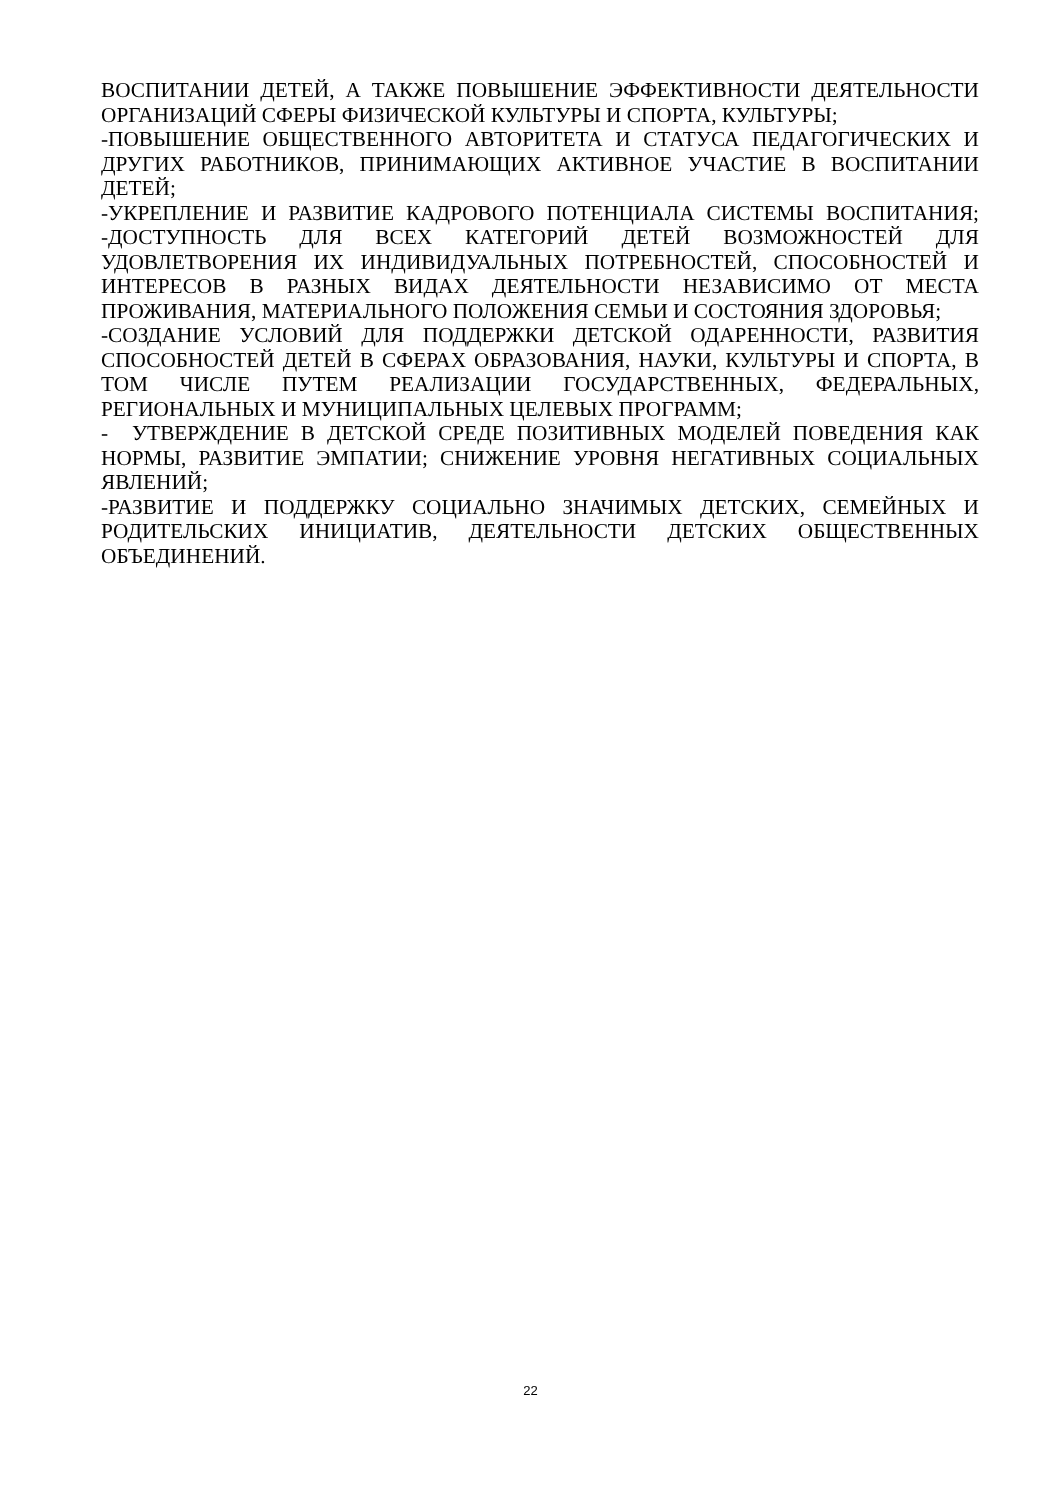ВОСПИТАНИИ ДЕТЕЙ, А ТАКЖЕ ПОВЫШЕНИЕ ЭФФЕКТИВНОСТИ ДЕЯТЕЛЬНОСТИ ОРГАНИЗАЦИЙ СФЕРЫ ФИЗИЧЕСКОЙ КУЛЬТУРЫ И СПОРТА, КУЛЬТУРЫ;
-ПОВЫШЕНИЕ ОБЩЕСТВЕННОГО АВТОРИТЕТА И СТАТУСА ПЕДАГОГИЧЕСКИХ И ДРУГИХ РАБОТНИКОВ, ПРИНИМАЮЩИХ АКТИВНОЕ УЧАСТИЕ В ВОСПИТАНИИ ДЕТЕЙ;
-УКРЕПЛЕНИЕ И РАЗВИТИЕ КАДРОВОГО ПОТЕНЦИАЛА СИСТЕМЫ ВОСПИТАНИЯ; -ДОСТУПНОСТЬ ДЛЯ ВСЕХ КАТЕГОРИЙ ДЕТЕЙ ВОЗМОЖНОСТЕЙ ДЛЯ УДОВЛЕТВОРЕНИЯ ИХ ИНДИВИДУАЛЬНЫХ ПОТРЕБНОСТЕЙ, СПОСОБНОСТЕЙ И ИНТЕРЕСОВ В РАЗНЫХ ВИДАХ ДЕЯТЕЛЬНОСТИ НЕЗАВИСИМО ОТ МЕСТА ПРОЖИВАНИЯ, МАТЕРИАЛЬНОГО ПОЛОЖЕНИЯ СЕМЬИ И СОСТОЯНИЯ ЗДОРОВЬЯ;
-СОЗДАНИЕ УСЛОВИЙ ДЛЯ ПОДДЕРЖКИ ДЕТСКОЙ ОДАРЕННОСТИ, РАЗВИТИЯ СПОСОБНОСТЕЙ ДЕТЕЙ В СФЕРАХ ОБРАЗОВАНИЯ, НАУКИ, КУЛЬТУРЫ И СПОРТА, В ТОМ ЧИСЛЕ ПУТЕМ РЕАЛИЗАЦИИ ГОСУДАРСТВЕННЫХ, ФЕДЕРАЛЬНЫХ, РЕГИОНАЛЬНЫХ И МУНИЦИПАЛЬНЫХ ЦЕЛЕВЫХ ПРОГРАММ;
- УТВЕРЖДЕНИЕ В ДЕТСКОЙ СРЕДЕ ПОЗИТИВНЫХ МОДЕЛЕЙ ПОВЕДЕНИЯ КАК НОРМЫ, РАЗВИТИЕ ЭМПАТИИ; СНИЖЕНИЕ УРОВНЯ НЕГАТИВНЫХ СОЦИАЛЬНЫХ ЯВЛЕНИЙ;
-РАЗВИТИЕ И ПОДДЕРЖКУ СОЦИАЛЬНО ЗНАЧИМЫХ ДЕТСКИХ, СЕМЕЙНЫХ И РОДИТЕЛЬСКИХ ИНИЦИАТИВ, ДЕЯТЕЛЬНОСТИ ДЕТСКИХ ОБЩЕСТВЕННЫХ ОБЪЕДИНЕНИЙ.
22